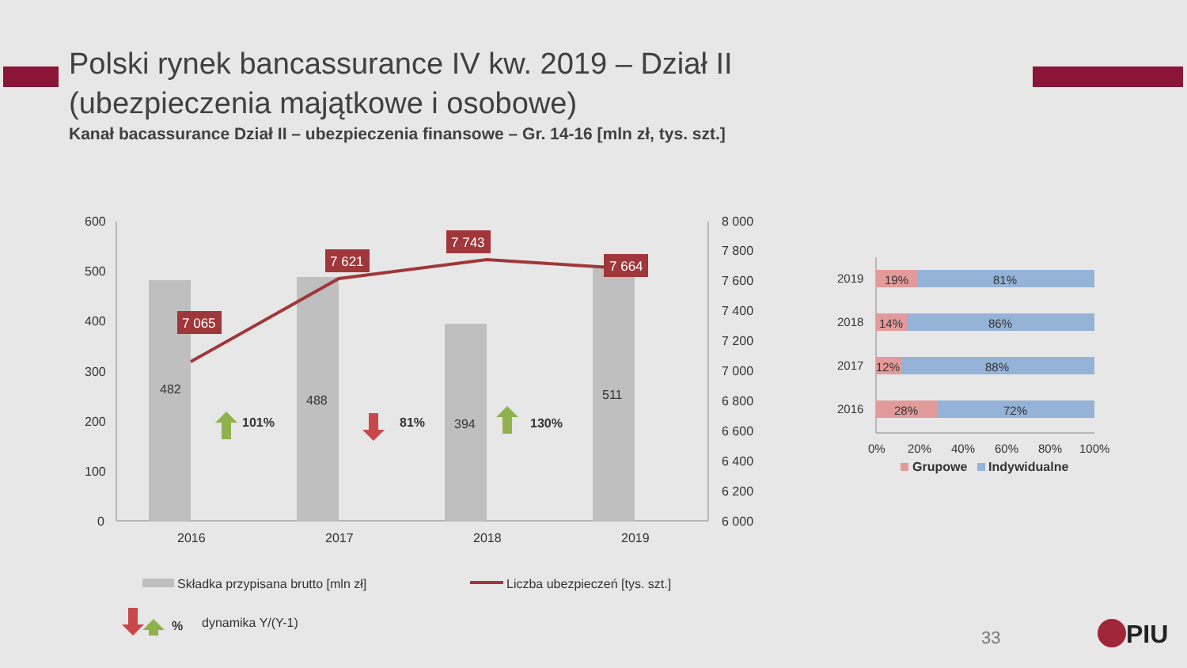Polski rynek bancassurance IV kw. 2019 – Dział II
(ubezpieczenia majątkowe i osobowe)
Kanał bacassurance Dział II – ubezpieczenia finansowe – Gr. 14-16 [mln zł, tys. szt.]
600
500
400
300
200
100
0
8 000
7 800
7 600
7 400
7 200
7 000
6 800
6 600
6 400
6 200
6 000
482
488
394
511
2016
2017
2018
2019
7 065
7 621
7 743
7 664
101%
81%
130%
%
Składka przypisana brutto [mln zł]
Liczba ubezpieczeń [tys. szt.]
dynamika Y/(Y-1)
2019
19%
81%
2018
14%
86%
2017
12%
88%
2016
28%
72%
0%
20%
40%
60%
80%
100%
Grupowe
Indywidualne
PIU
33